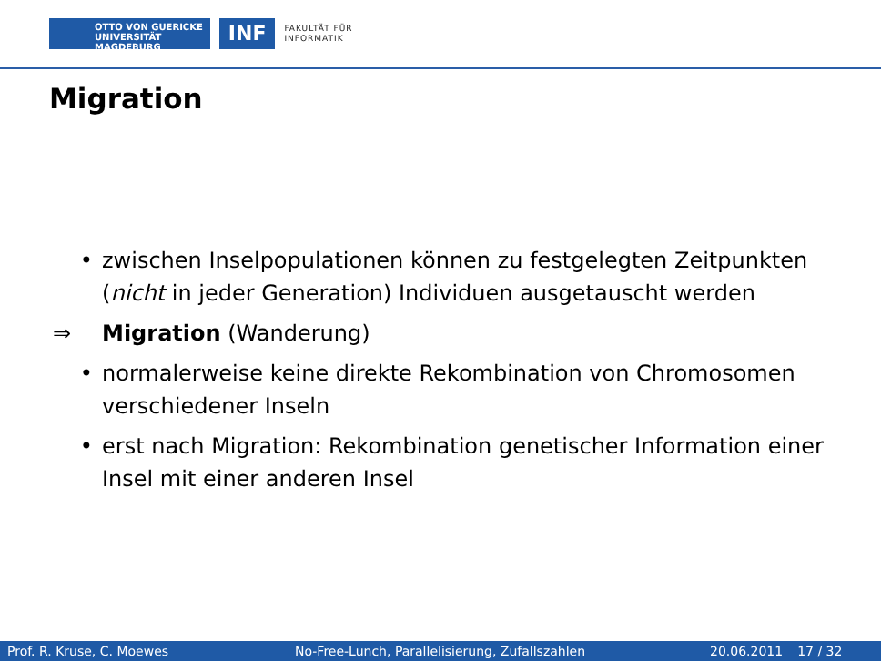OTTO VON GUERICKE
UNIVERSITÄT
MAGDEBURG
INF
FAKULTÄT FÜR
INFORMATIK
Migration
• zwischen Inselpopulationen können zu festgelegten Zeitpunkten
(nicht in jeder Generation) Individuen ausgetauscht werden
⇒ Migration (Wanderung)
• normalerweise keine direkte Rekombination von Chromosomen
verschiedener Inseln
• erst nach Migration: Rekombination genetischer Information einer
Insel mit einer anderen Insel
Prof. R. Kruse, C. Moewes No-Free-Lunch, Parallelisierung, Zufallszahlen 20.06.2011 17 / 32